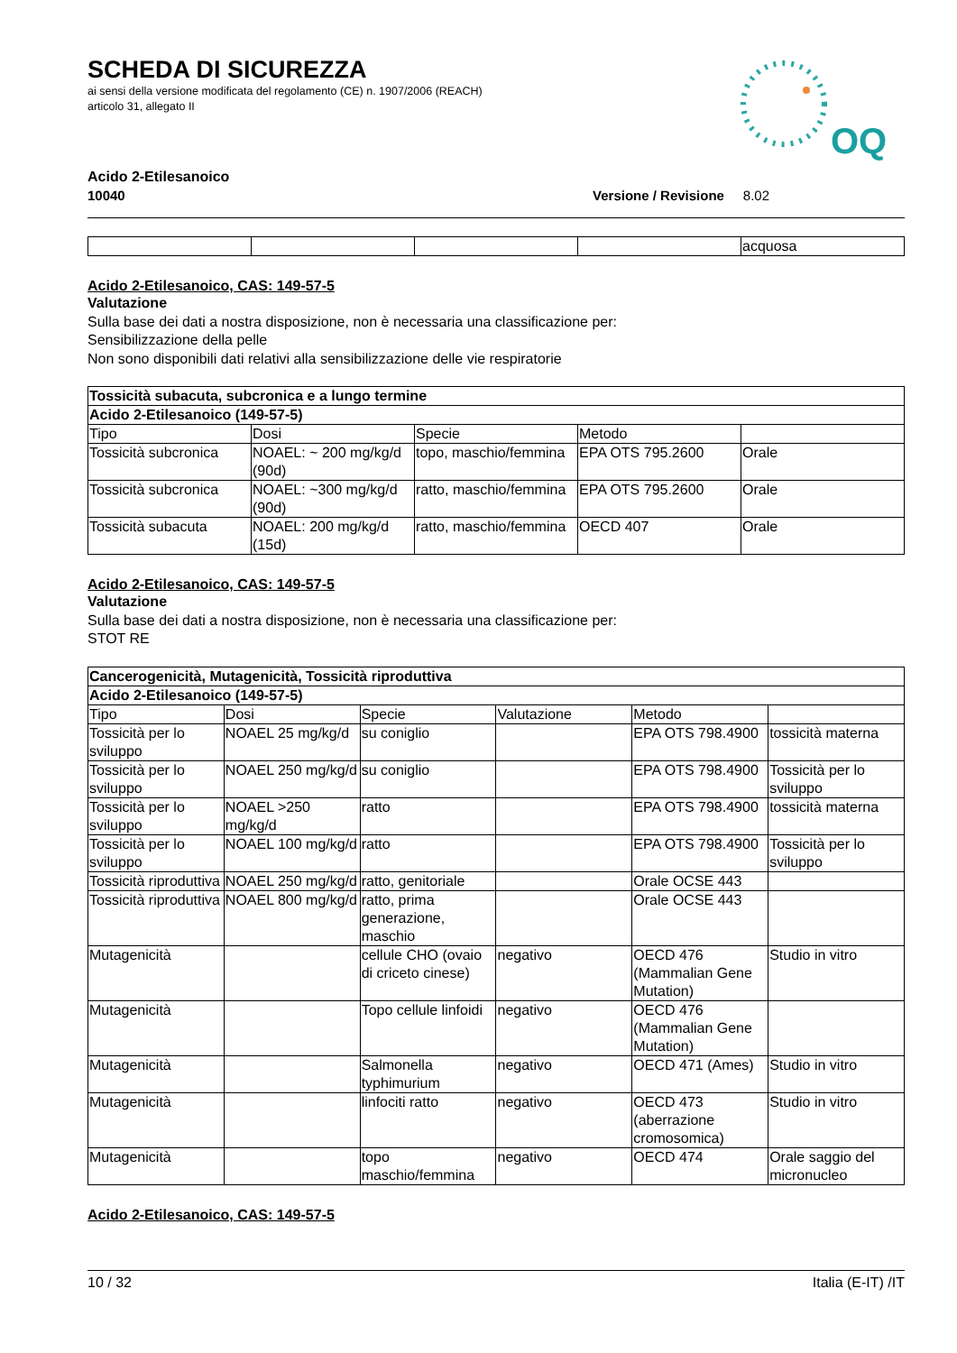SCHEDA DI SICUREZZA
ai sensi della versione modificata del regolamento (CE) n. 1907/2006 (REACH)
articolo 31, allegato II
OQ
Acido 2-Etilesanoico
10040 Versione / Revisione 8.02
| | | | | acquosa |
Acido 2-Etilesanoico, CAS: 149-57-5
Valutazione
Sulla base dei dati a nostra disposizione, non è necessaria una classificazione per:
Sensibilizzazione della pelle
Non sono disponibili dati relativi alla sensibilizzazione delle vie respiratorie
| Tossicità subacuta, subcronica e a lungo termine | | | | |
| --- | --- | --- | --- | --- |
| Acido 2-Etilesanoico (149-57-5) | | | | |
| Tipo | Dosi | Specie | Metodo | |
| Tossicità subcronica | NOAEL: ~ 200 mg/kg/d (90d) | topo, maschio/femmina | EPA OTS 795.2600 | Orale |
| Tossicità subcronica | NOAEL: ~300 mg/kg/d (90d) | ratto, maschio/femmina | EPA OTS 795.2600 | Orale |
| Tossicità subacuta | NOAEL: 200 mg/kg/d (15d) | ratto, maschio/femmina | OECD 407 | Orale |
Acido 2-Etilesanoico, CAS: 149-57-5
Valutazione
Sulla base dei dati a nostra disposizione, non è necessaria una classificazione per:
STOT RE
| Cancerogenicità, Mutagenicità, Tossicità riproduttiva | | | | | |
| --- | --- | --- | --- | --- | --- |
| Acido 2-Etilesanoico (149-57-5) | | | | | |
| Tipo | Dosi | Specie | Valutazione | Metodo | |
| Tossicità per lo sviluppo | NOAEL 25 mg/kg/d | su coniglio | | EPA OTS 798.4900 | tossicità materna |
| Tossicità per lo sviluppo | NOAEL 250 mg/kg/d | su coniglio | | EPA OTS 798.4900 | Tossicità per lo sviluppo |
| Tossicità per lo sviluppo | NOAEL >250 mg/kg/d | ratto | | EPA OTS 798.4900 | tossicità materna |
| Tossicità per lo sviluppo | NOAEL 100 mg/kg/d | ratto | | EPA OTS 798.4900 | Tossicità per lo sviluppo |
| Tossicità riproduttiva | NOAEL 250 mg/kg/d | ratto, genitoriale | | Orale OCSE 443 | |
| Tossicità riproduttiva | NOAEL 800 mg/kg/d | ratto, prima generazione, maschio | | Orale OCSE 443 | |
| Mutagenicità | | cellule CHO (ovaio di criceto cinese) | negativo | OECD 476 (Mammalian Gene Mutation) | Studio in vitro |
| Mutagenicità | | Topo cellule linfoidi | negativo | OECD 476 (Mammalian Gene Mutation) | |
| Mutagenicità | | Salmonella typhimurium | negativo | OECD 471 (Ames) | Studio in vitro |
| Mutagenicità | | linfociti ratto | negativo | OECD 473 (aberrazione cromosomica) | Studio in vitro |
| Mutagenicità | | topo maschio/femmina | negativo | OECD 474 | Orale saggio del micronucleo |
Acido 2-Etilesanoico, CAS: 149-57-5
10 / 32 Italia (E-IT) /IT